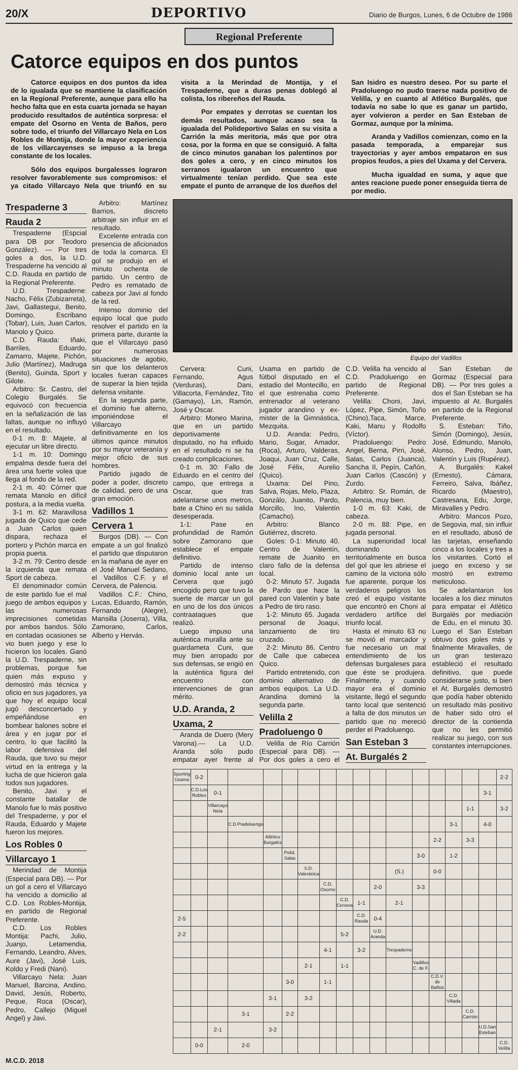20/X DEPORTIVO Diario de Burgos, Lunes, 6 de Octubre de 1986
Regional Preferente
Catorce equipos en dos puntos
Catorce equipos en dos puntos da idea de lo igualada que se mantiene la clasificación en la Regional Preferente, aunque para ello ha hecho falta que en esta cuarta jornada se hayan producido resultados de auténtica sorpresa: el empate del Osorno en Venta de Baños, pero sobre todo, el triunfo del Villarcayo Nela en Los Robles de Montija, donde la mayor experiencia de los villarcayenses se impuso a la brega constante de los locales.
Sólo dos equipos burgalesses lograron resolver favorablemente sus compromisos: el ya citado Villarcayo Nela que triunfó en su visita a la Merindad de Montija, y el Trespaderne, que a duras penas doblegó al colista, los ribereños del Rauda.
Por empates y derrotas se cuentan los demás resultados, aunque acaso sea la igualada del Polideportivo Salas en su visita a Carrión la más meritoria, más que por otra cosa, por la forma en que se consiguió. A falta de cinco minutos ganaban los palentinos por dos goles a cero, y en cinco minutos los serranos igualaron un encuentro que virtualmente tenían perdido. Que sea este empate el punto de arranque de los dueños del San Isidro es nuestro deseo. Por su parte el Pradoluengo no pudo traerse nada positivo de Velilla, y en cuanto al Atlético Burgalés, que todavía no sabe lo que es ganar un partido, ayer volvieron a perder en San Esteban de Gormaz, aunque por la mínima.
Aranda y Vadillos comienzan, como en la pasada temporada, a emparejar sus trayectorias y ayer ambos empataron en sus propios feudos, a pies del Uxama y del Cervera.
Mucha igualdad en suma, y aque que antes reacione puede poner enseguida tierra de por medio.
Trespaderne 3
Rauda 2
Trespaderne (Espcial para DB por Teodoro González). — Por tres goles a dos, la U.D. Trespaderne ha vencido al C.D. Rauda en partido de la Regional Preferente.
U.D. Trespaderne: Nacho, Félix (Zubizarreta), Javi, Gallastegui, Benito, Domingo, Escribano (Tobar), Luis, Juan Carlos, Manolo y Quico.
C.D. Rauda: Iñaki, Barriles, Eduardo, Zamarro, Majete, Pichón, Julio (Martínez), Madruga (Benito), Guinda, Sport y Gilote.
Arbitro: Sr. Castro, del Colegio Burgalés. Se equivocó con frecuencia en la señalización de las faltas, aunque no influyó en el resultado.
0-1 m. 8: Majete, al ejecutar un libre directo.
1-1 m. 10: Domingo empalma desde fuera del área una fuerte volea que llega al fondo de la red.
2-1 m. 40: Córner que remata Manolo en difícil postura, a la media vuelta.
3-1 m. 62: Maravillosa jugada de Quico que cede a Juan Carlos quien dispara, rechaza el portero y Pichón marca en propia puerta.
3-2 m. 79: Centro desde la izquierda que remata Sport de cabeza.
El denominador común de este partido fue el mal juego de ambos equipos y las numerosas imprecisiones cometidas por ambos bandos. Sólo en contadas ocasiones se vio buen juego y ese lo hicieron los locales. Ganó la U.D. Trespaderne, sin problemas, porque fue quien más expuso y demostró más técnica y oficio en sus jugadores, ya que hoy el equipo local jugó desconcertado y empeñándose en bombear balones sobre el área y en jugar por el centro, lo que facilitó la labor defensiva del Rauda, que tuvo su mejor virtud en la entrega y la lucha de que hicieron gala todos sus jugadores.
Benito, Javi y el constante batallar de Manolo fue lo más positivo del Trespaderne, y por el Rauda, Eduardo y Majete fueron los mejores.
Los Robles 0
Villarcayo 1
Merindad de Montija (Especial para DB). — Por un gol a cero el Villarcayo ha vencido a domicilio al C.D. Los Robles-Montija, en partido de Regional Preferente.
C.D. Los Robles Montija: Pachi, Julio, Juanjo, Letamendia, Fernando, Leandro, Alves, Aure (Javi), José Luis, Koldo y Fredi (Nani).
Villarcayo Nela: Juan Manuel, Barcina, Andino, David, Jesús, Roberto, Peque, Roca (Oscar), Pedro, Callejo (Miguel Angel) y Javi.
Arbitro: Martínez Barrios, discreto arbitraje sin influir en el resultado.
Excelente entrada con presencia de aficionados de toda la comarca. El gol se produjo en el minuto ochenta de partido. Un centro de Pedro es rematado de cabeza por Javi al fondo de la red.
Intenso dominio del equipo local que pudo resolver el partido en la primera parte, durante la que el Villarcayo pasó por numerosas situaciones de agobio, sin que los delanteros locales fueran capaces de superar la bien tejida defensa visitante.
En la segunda parte, el dominio fue alterno, imponiéndose el Villarcayo definitivamente en los últimos quince minutos por su mayor veteranía y mejor oficio de sus hombres.
Partido jugado de poder a poder, discreto de calidad, pero de una gran emoción.
Vadillos 1
Cervera 1
Burgos (DB). — Con empate a un gol finalizó el partido que disputaron en la mañana de ayer en el José Manuel Sedano, el Vadillos C.F. y el Cervera, de Palencia.
Vadillos C.F.: Chino, Lucas, Eduardo, Ramón, Fernando (Alegre), Mansilla (Joserra), Villa, Zamorano, Carlos, Alberto y Hervás.
Equipo del Vadillos
Cervera: Cuni, Fernando, Agus (Verduras), Dani, Villacorta, Fernández, Tito (Gamayo), Lin, Ramón, José y Oscar.
Arbitro: Moneo Marina, que en un partido deportivamente disputado, no ha influido en el resultado ni se ha creado complicaciones.
0-1 m. 30: Fallo de Eduardo en el centro del campo, que entrega a Oscar, que tras adelantarse unos metros, bate a Chino en su salida desesperada.
1-1: Pase en profundidad de Ramón sobre Zamorano que establece el empate definitivo.
Partido de intenso dominio local ante un Cervera que jugó encogido pero que tuvo la suerte de marcar un gol en uno de los dos únicos contraataques que realizó.
Luego impuso una auténtica muralla ante su guardameta Cuni, que muy bien arropado por sus defensas, se erigió en la auténtica figura del encuentro con intervenciones de gran mérito.
U.D. Aranda, 2
Uxama, 2
Aranda de Duero (Mery Varona).— La U.D. Aranda sólo pudo empatar ayer frente al Uxama en partido de fútbol disputado en el estadio del Montecillo, en el que estrenaba como entrenador al veterano jugador arandino y ex-mister de la Gimnástica, Mezquita.
U.D. Aranda: Pedro, Mario, Sugar, Amador, (Roca), Arturo, Valderas, Joaqui, Juan Cruz, Calle, José Félix, Aurelio (Quico).
Uxama: Del Pino, Salva, Rojas, Melo, Plaza, Gonzálo, Juanito, Pardo, Morcillo, Ino, Valentín (Camacho).
Arbitro: Blanco Gutiérrez, discreto.
Goles: 0-1: Minuto 40. Centro de Valentín, remate de Juanito en claro fallo de la defensa local.
0-2: Minuto 57. Jugada de Pardo que hace la pared con Valentín y bate a Pedro de tiro raso.
1-2: Minuto 65. Jugada personal de Joaqui, lanzamiento de tiro cruzado.
2-2: Minuto 86. Centro de Calle que cabecea Quico.
Partido entretenido, con dominio alternativo de ambos equipos. La U.D. Arandina dominó la segunda parte.
Velilla 2
Pradoluengo 0
Velilla de Río Carrión (Especial para DB). — Por dos goles a cero el C.D. Velilla ha vencido al C.D. Pradoluengo en partido de Regional Preferente.
Velilla: Choni, Javi, López, Pipe, Simón, Toño (Chino),Taca, Marce, Kaki, Manu y Rodolfo (Víctor).
Pradoluengo: Pedro Angel, Berna, Pirri, José, Salas, Carlos (Juanca), Sancha II, Pepín, Cañón, Juan Carlos (Cascón) y Zurdo.
Arbitro: Sr. Román, de Palencia, muy bien.
1-0 m. 63: Kaki, de cabeza.
2-0 m. 88: Pipe, en jugada personal.
La superioridad local dominando territorialmente en busca del gol que les abriese el camino de la victoria sólo fue aparente, porque los verdaderos peligros los creó el equipo visitante que encontró en Choni al verdadero artífice del triunfo local.
Hasta el minuto 63 no se movió el marcador y fue necesario un mal entendimiento de los defensas burgaleses para que éste se produjera. Finalmente, y cuando mayor era el dominio visitante, llegó el segundo tanto local que sentenció a falta de dos minutos un partido que no mereció perder el Pradoluengo.
San Esteban 3
At. Burgalés 2
San Esteban de Gormaz (Especial para DB). — Por tres goles a dos el San Esteban se ha impuesto al At. Burgalés en partido de la Regional Preferente.
S. Esteban: Tiño, Simón (Domingo), Jesús, José, Edmundo, Manolo, Alonso, Pedro, Juan, Valentín y Luis (Rupérez).
A. Burgalés: Kakel (Ernesto), Cámara, Ferreiro, Salva, Ibáñez, Ricardo (Maestro), Castresana, Edu, Jorge, Miravalles y Pedro.
Arbitro: Mancos Pozo, de Segovia, mal, sin influir en el resultado, abusó de las tarjetas, enseñando cinco a los locales y tres a los visitantes. Cortó el juego en exceso y se mostró en extremo meticuloso.
Se adelantaron los locales a los diez minutos para empatar el Atlético Burgalés por mediación de Edu, en el minuto 30. Luego el San Esteban obtuvo dos goles más y finalmente Miravalles, de un gran testerazo estableció el resultado definitivo, que puede considerarse justo, si bien el At. Burgalés demostró que podía haber obtenido un resultado más positivo de haber sido otro el director de la contienda que no les permitió realizar su juego, con sus constantes interrupciones.
| Sporting Uxama | 0-2 | | | | | | | | | | | | | | | | 2-2 |
| | C.D.Los Robles | 0-1 | | | | | | | | | | | | | | 3-1 | |
| | | Villarcayo Nela | | | | | | | | | | | | | 1-1 | | 3-2 |
| | | | C.D.Pradoluengo | | | | | | | | | | | 3-1 | | 4-0 | |
| | | | | Atlético Burgalés | | | | | | | | | 2-2 | | 3-3 | | |
| | | | | | Polid. Salas | | | | | | | 3-0 | | 1-2 | | | |
| | | | | | | S.D. Valeránica | | | | | (S.) | | 0-0 | | | | |
| | | | | | | | C.D. Osorno | | | 2-0 | | 3-3 | | | | | |
| | | | | | | | | C.D. Cervera | 1-1 | | 2-1 | | | | | | |
| 2-5 | | | | | | | | | C.D. Rauda | 0-4 | | | | | | | |
| 2-2 | | | | | | | | 5-2 | | U.D. Aranda | | | | | | | |
| | | | | | | | 4-1 | | 3-2 | | Trespaderne | | | | | | |
| | | | | | | 2-1 | | 1-1 | | | | Vadillos C. de F. | | | | | |
| | | | | | 3-0 | | 1-1 | | | | | | C.D.V. de Baños | | | | |
| | | | | 3-1 | | 3-2 | | | | | | | | C.D. Villada | | | |
| | | | 3-1 | | 2-2 | | | | | | | | | | C.D. Carrión | | |
| | | 2-1 | | 3-2 | | | | | | | | | | | | U.D.San Esteban | |
| | 0-0 | | 2-0 | | | | | | | | | | | | | | C.D. Velilla |
M.C.D. 2018